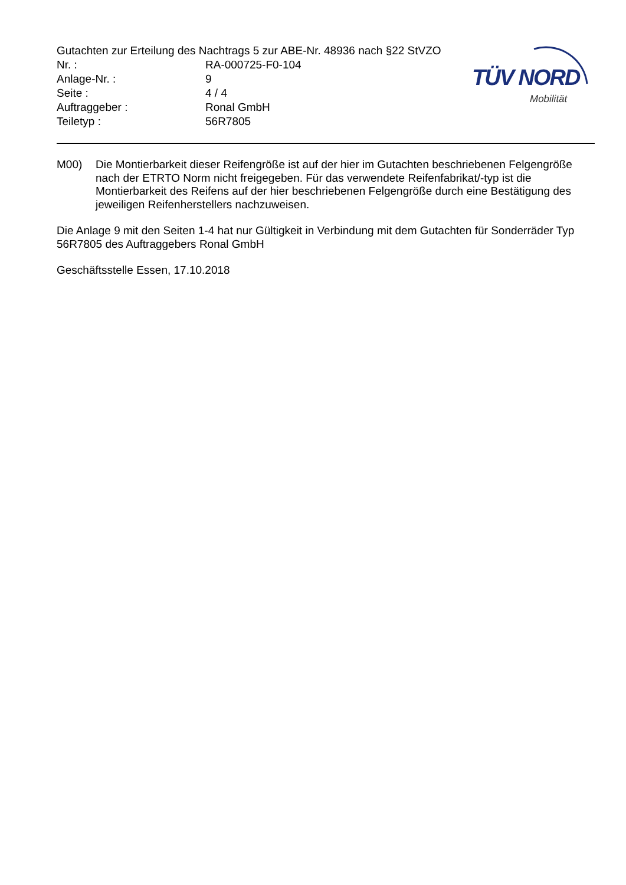Gutachten zur Erteilung des Nachtrags 5 zur ABE-Nr. 48936 nach §22 StVZO
| Nr. : | RA-000725-F0-104 |
| Anlage-Nr. : | 9 |
| Seite : | 4 / 4 |
| Auftraggeber : | Ronal GmbH |
| Teiletyp : | 56R7805 |
TÜV NORD
Mobilität
M00) Die Montierbarkeit dieser Reifengröße ist auf der hier im Gutachten beschriebenen Felgengröße nach der ETRTO Norm nicht freigegeben. Für das verwendete Reifenfabrikat/-typ ist die Montierbarkeit des Reifens auf der hier beschriebenen Felgengröße durch eine Bestätigung des jeweiligen Reifenherstellers nachzuweisen.
Die Anlage 9 mit den Seiten 1-4 hat nur Gültigkeit in Verbindung mit dem Gutachten für Sonderräder Typ 56R7805 des Auftraggebers Ronal GmbH
Geschäftsstelle Essen, 17.10.2018